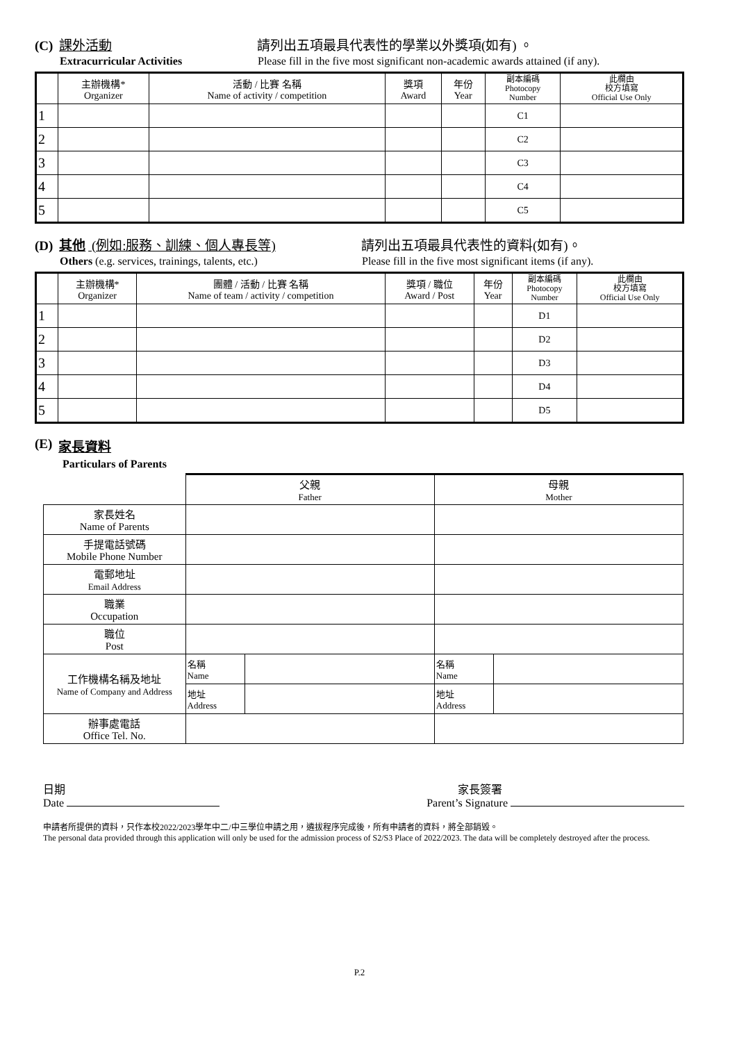(C) 課外活動 請列出五項最具代表性的學業以外獎項(如有) 。
Extracurricular Activities Please fill in the five most significant non-academic awards attained (if any).
| | 主辦機構* Organizer | 活動 / 比賽 名稱 Name of activity / competition | 獎項 Award | 年份 Year | 副本編碼 Photocopy Number | 此欄由 校方填寫 Official Use Only |
| --- | --- | --- | --- | --- | --- | --- |
| 1 | | | | | C1 | |
| 2 | | | | | C2 | |
| 3 | | | | | C3 | |
| 4 | | | | | C4 | |
| 5 | | | | | C5 | |
(D) 其他 (例如:服務、訓練、個人專長等) 請列出五項最具代表性的資料(如有)。
Others (e.g. services, trainings, talents, etc.) Please fill in the five most significant items (if any).
| | 主辦機構* Organizer | 團體 / 活動 / 比賽 名稱 Name of team / activity / competition | 獎項 / 職位 Award / Post | 年份 Year | 副本編碼 Photocopy Number | 此欄由 校方填寫 Official Use Only |
| --- | --- | --- | --- | --- | --- | --- |
| 1 | | | | | D1 | |
| 2 | | | | | D2 | |
| 3 | | | | | D3 | |
| 4 | | | | | D4 | |
| 5 | | | | | D5 | |
(E) 家長資料
Particulars of Parents
| | 父親 Father | | 母親 Mother | |
| 家長姓名 Name of Parents | | | | |
| 手提電話號碼 Mobile Phone Number | | | | |
| 電郵地址 Email Address | | | | |
| 職業 Occupation | | | | |
| 職位 Post | | | | |
| 工作機構名稱及地址 Name of Company and Address | 名稱 Name | | 名稱 Name | |
| | 地址 Address | | 地址 Address | |
| 辦事處電話 Office Tel. No. | | | | |
日期
Date
家長簽署
Parent’s Signature
申請者所提供的資料，只作本校2022/2023學年中二/中三學位申請之用，遴拔程序完成後，所有申請者的資料，將全部銷毀。
The personal data provided through this application will only be used for the admission process of S2/S3 Place of 2022/2023. The data will be completely destroyed after the process.
P.2